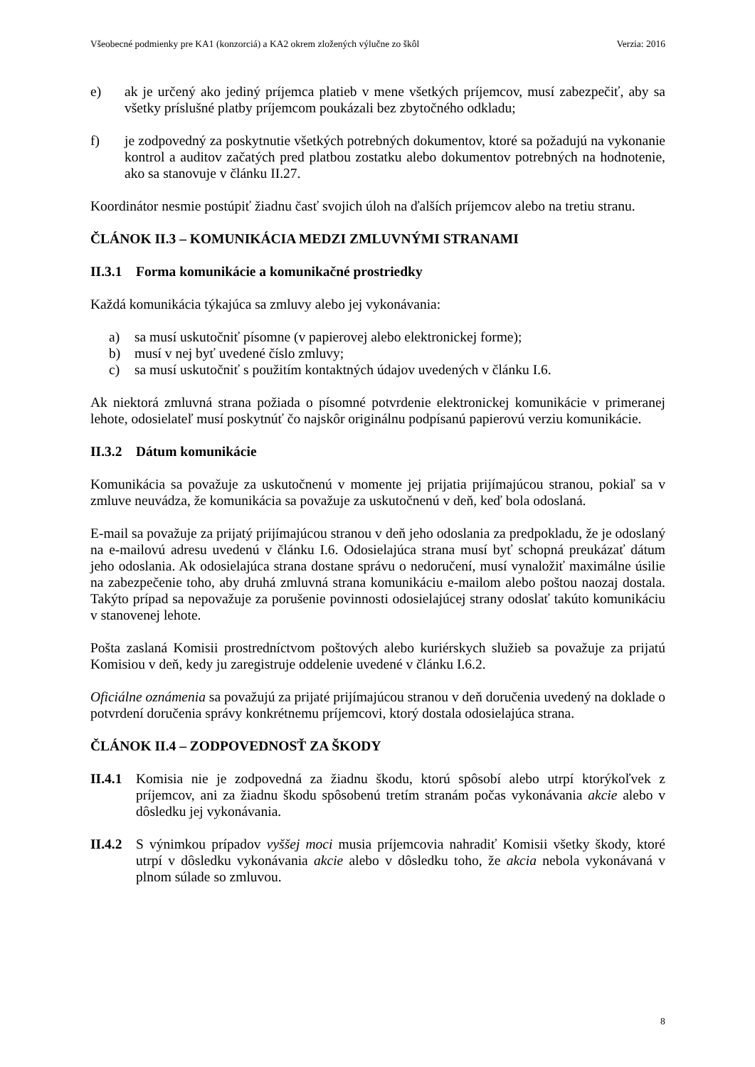Všeobecné podmienky pre KA1 (konzorciá) a KA2 okrem zložených výlučne zo škôl Verzia: 2016
e) ak je určený ako jediný príjemca platieb v mene všetkých príjemcov, musí zabezpečiť, aby sa všetky príslušné platby príjemcom poukázali bez zbytočného odkladu;
f) je zodpovedný za poskytnutie všetkých potrebných dokumentov, ktoré sa požadujú na vykonanie kontrol a auditov začatých pred platbou zostatku alebo dokumentov potrebných na hodnotenie, ako sa stanovuje v článku II.27.
Koordinátor nesmie postúpiť žiadnu časť svojich úloh na ďalších príjemcov alebo na tretiu stranu.
ČLÁNOK II.3 – KOMUNIKÁCIA MEDZI ZMLUVNÝMI STRANAMI
II.3.1 Forma komunikácie a komunikačné prostriedky
Každá komunikácia týkajúca sa zmluvy alebo jej vykonávania:
a) sa musí uskutočniť písomne (v papierovej alebo elektronickej forme);
b) musí v nej byť uvedené číslo zmluvy;
c) sa musí uskutočniť s použitím kontaktných údajov uvedených v článku I.6.
Ak niektorá zmluvná strana požiada o písomné potvrdenie elektronickej komunikácie v primeranej lehote, odosielateľ musí poskytnúť čo najskôr originálnu podpísanú papierovú verziu komunikácie.
II.3.2 Dátum komunikácie
Komunikácia sa považuje za uskutočnenú v momente jej prijatia prijímajúcou stranou, pokiaľ sa v zmluve neuvádza, že komunikácia sa považuje za uskutočnenú v deň, keď bola odoslaná.
E-mail sa považuje za prijatý prijímajúcou stranou v deň jeho odoslania za predpokladu, že je odoslaný na e-mailovú adresu uvedenú v článku I.6. Odosielajúca strana musí byť schopná preukázať dátum jeho odoslania. Ak odosielajúca strana dostane správu o nedoručení, musí vynaložiť maximálne úsilie na zabezpečenie toho, aby druhá zmluvná strana komunikáciu e-mailom alebo poštou naozaj dostala. Takýto prípad sa nepovažuje za porušenie povinnosti odosielajúcej strany odoslať takúto komunikáciu v stanovenej lehote.
Pošta zaslaná Komisii prostredníctvom poštových alebo kuriérskych služieb sa považuje za prijatú Komisiou v deň, kedy ju zaregistruje oddelenie uvedené v článku I.6.2.
Oficiálne oznámenia sa považujú za prijaté prijímajúcou stranou v deň doručenia uvedený na doklade o potvrdení doručenia správy konkrétnemu príjemcovi, ktorý dostala odosielajúca strana.
ČLÁNOK II.4 – ZODPOVEDNOSŤ ZA ŠKODY
II.4.1
Komisia nie je zodpovedná za žiadnu škodu, ktorú spôsobí alebo utrpí ktorýkoľvek z príjemcov, ani za žiadnu škodu spôsobenú tretím stranám počas vykonávania akcie alebo v dôsledku jej vykonávania.
II.4.2
S výnimkou prípadov vyššej moci musia príjemcovia nahradiť Komisii všetky škody, ktoré utrpí v dôsledku vykonávania akcie alebo v dôsledku toho, že akcia nebola vykonávaná v plnom súlade so zmluvou.
8